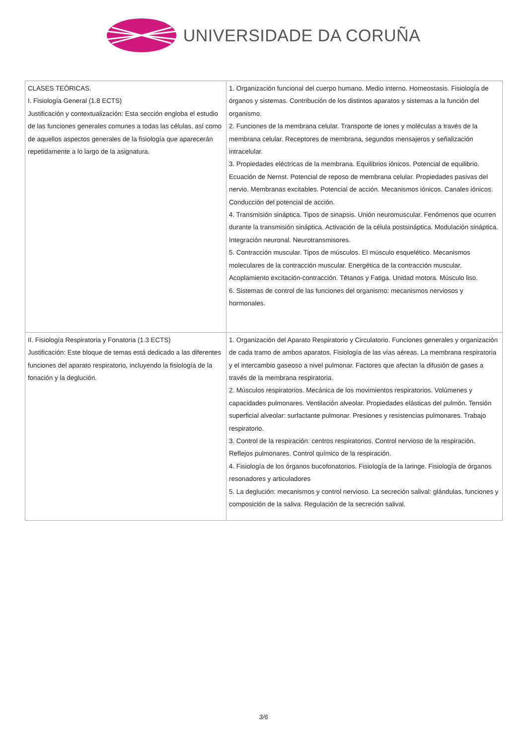UNIVERSIDADE DA CORUÑA
| CLASES TEÓRICAS. I. Fisiología General (1.8 ECTS) Justificación y contextualización: Esta sección engloba el estudio de las funciones generales comunes a todas las células, así como de aquellos aspectos generales de la fisiología que aparecerán repetidamente a lo largo de la asignatura. | 1. Organización funcional del cuerpo humano. Medio interno. Homeostasis. Fisiología de órganos y sistemas. Contribución de los distintos aparatos y sistemas a la función del organismo. 2. Funciones de la membrana celular. Transporte de iones y moléculas a través de la membrana celular. Receptores de membrana, segundos mensajeros y señalización intracelular. 3. Propiedades eléctricas de la membrana. Equilibrios iónicos. Potencial de equilibrio. Ecuación de Nernst. Potencial de reposo de membrana celular. Propiedades pasivas del nervio. Membranas excitables. Potencial de acción. Mecanismos iónicos. Canales iónicos. Conducción del potencial de acción. 4. Transmisión sináptica. Tipos de sinapsis. Unión neuromuscular. Fenómenos que ocurren durante la transmisión sináptica. Activación de la célula postsináptica. Modulación sináptica. Integración neuronal. Neurotransmisores. 5. Contracción muscular. Tipos de músculos. El músculo esquelético. Mecanismos moleculares de la contracción muscular. Energética de la contracción muscular. Acoplamiento excitación-contracción. Tétanos y Fatiga. Unidad motora. Músculo liso. 6. Sistemas de control de las funciones del organismo: mecanismos nerviosos y hormonales. |
| II. Fisiología Respiratoria y Fonatoria (1.3 ECTS) Justificación: Este bloque de temas está dedicado a las diferentes funciones del aparato respiratorio, incluyendo la fisiología de la fonación y la deglución. | 1. Organización del Aparato Respiratorio y Circulatorio. Funciones generales y organización de cada tramo de ambos aparatos. Fisiología de las vías aéreas. La membrana respiratoria y el intercambio gaseoso a nivel pulmonar. Factores que afectan la difusión de gases a través de la membrana respiratoria. 2. Músculos respiratorios. Mecánica de los movimientos respiratorios. Volúmenes y capacidades pulmonares. Ventilación alveolar. Propiedades elásticas del pulmón. Tensión superficial alveolar: surfactante pulmonar. Presiones y resistencias pulmonares. Trabajo respiratorio. 3. Control de la respiración: centros respiratorios. Control nervioso de la respiración. Reflejos pulmonares. Control químico de la respiración. 4. Fisiología de los órganos bucofonatorios. Fisiología de la laringe. Fisiología de órganos resonadores y articuladores 5. La deglución: mecanismos y control nervioso. La secreción salival: glándulas, funciones y composición de la saliva. Regulación de la secreción salival. |
3/6